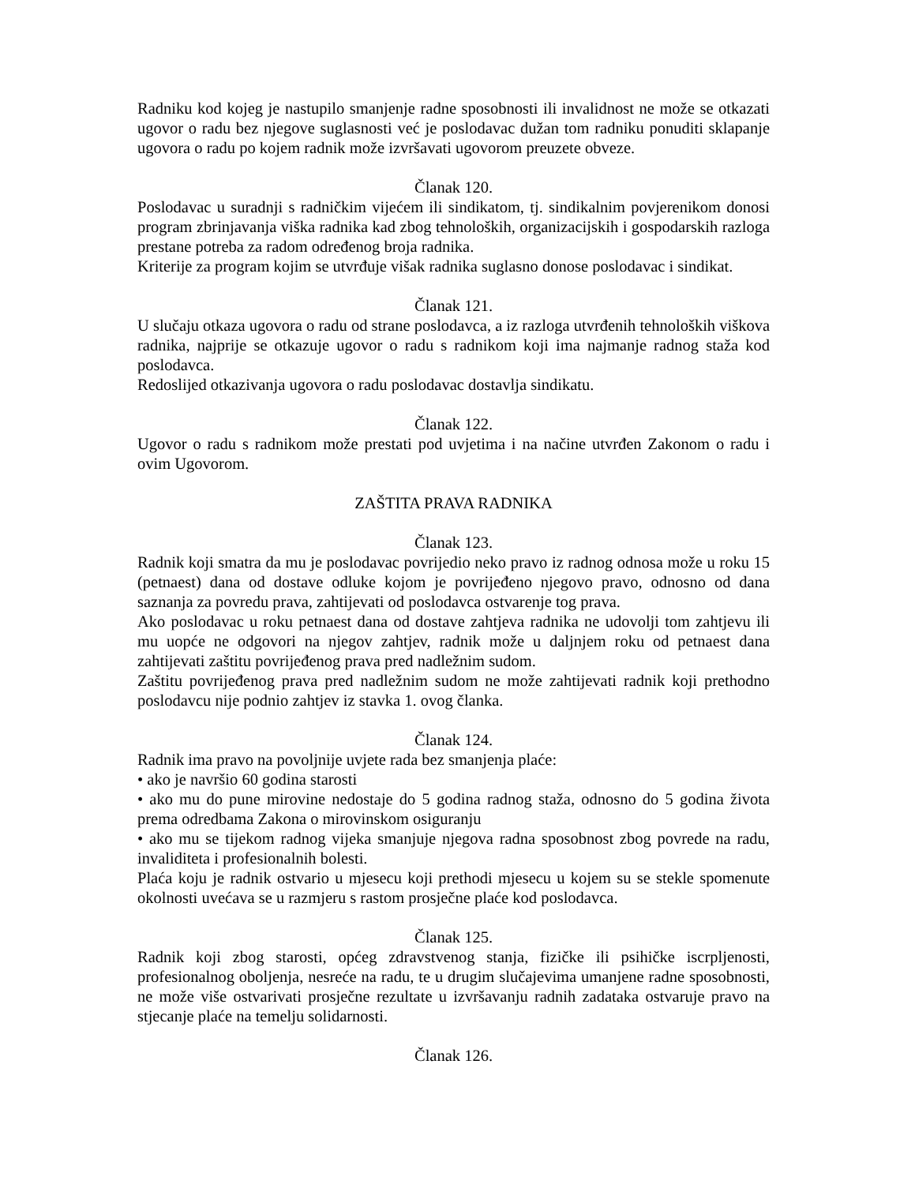Radniku kod kojeg je nastupilo smanjenje radne sposobnosti ili invalidnost ne može se otkazati ugovor o radu bez njegove suglasnosti već je poslodavac dužan tom radniku ponuditi sklapanje ugovora o radu po kojem radnik može izvršavati ugovorom preuzete obveze.
Članak 120.
Poslodavac u suradnji s radničkim vijećem ili sindikatom, tj. sindikalnim povjerenikom donosi program zbrinjavanja viška radnika kad zbog tehnoloških, organizacijskih i gospodarskih razloga prestane potreba za radom određenog broja radnika.
Kriterije za program kojim se utvrđuje višak radnika suglasno donose poslodavac i sindikat.
Članak 121.
U slučaju otkaza ugovora o radu od strane poslodavca, a iz razloga utvrđenih tehnoloških viškova radnika, najprije se otkazuje ugovor o radu s radnikom koji ima najmanje radnog staža kod poslodavca.
Redoslijed otkazivanja ugovora o radu poslodavac dostavlja sindikatu.
Članak 122.
Ugovor o radu s radnikom može prestati pod uvjetima i na načine utvrđen Zakonom o radu i ovim Ugovorom.
ZAŠTITA PRAVA RADNIKA
Članak 123.
Radnik koji smatra da mu je poslodavac povrijedio neko pravo iz radnog odnosa može u roku 15 (petnaest) dana od dostave odluke kojom je povrijeđeno njegovo pravo, odnosno od dana saznanja za povredu prava, zahtijevati od poslodavca ostvarenje tog prava.
Ako poslodavac u roku petnaest dana od dostave zahtjeva radnika ne udovolji tom zahtjevu ili mu uopće ne odgovori na njegov zahtjev, radnik može u daljnjem roku od petnaest dana zahtijevati zaštitu povrijeđenog prava pred nadležnim sudom.
Zaštitu povrijeđenog prava pred nadležnim sudom ne može zahtijevati radnik koji prethodno poslodavcu nije podnio zahtjev iz stavka 1. ovog članka.
Članak 124.
Radnik ima pravo na povoljnije uvjete rada bez smanjenja plaće:
• ako je navršio 60 godina starosti
• ako mu do pune mirovine nedostaje do 5 godina radnog staža, odnosno do 5 godina života prema odredbama Zakona o mirovinskom osiguranju
• ako mu se tijekom radnog vijeka smanjuje njegova radna sposobnost zbog povrede na radu, invaliditeta i profesionalnih bolesti.
Plaća koju je radnik ostvario u mjesecu koji prethodi mjesecu u kojem su se stekle spomenute okolnosti uvećava se u razmjeru s rastom prosječne plaće kod poslodavca.
Članak 125.
Radnik koji zbog starosti, općeg zdravstvenog stanja, fizičke ili psihičke iscrpljenosti, profesionalnog oboljenja, nesreće na radu, te u drugim slučajevima umanjene radne sposobnosti, ne može više ostvarivati prosječne rezultate u izvršavanju radnih zadataka ostvaruje pravo na stjecanje plaće na temelju solidarnosti.
Članak 126.